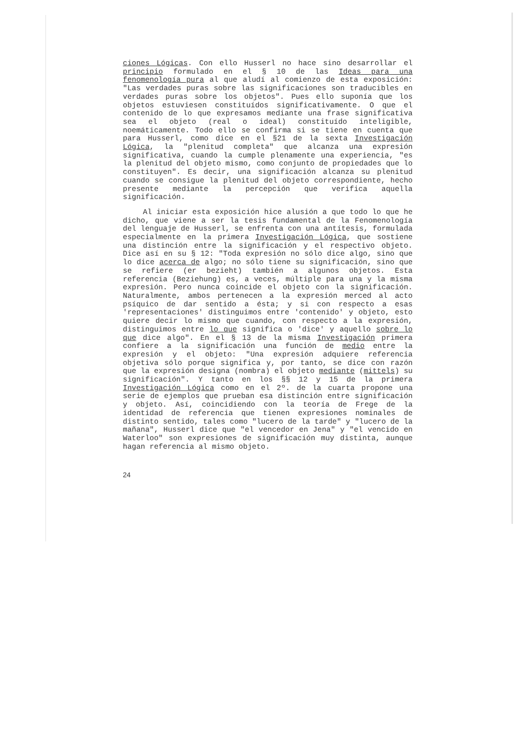ciones Lógicas. Con ello Husserl no hace sino desarrollar el principio formulado en el § 10 de las Ideas para una fenomenología pura al que aludí al comienzo de esta exposición: "Las verdades puras sobre las significaciones son traducibles en verdades puras sobre los objetos". Pues ello suponía que los objetos estuviesen constituídos significativamente. O que el contenido de lo que expresamos mediante una frase significativa sea el objeto (real o ideal) constituído inteligible, noemáticamente. Todo ello se confirma si se tiene en cuenta que para Husserl, como dice en el §21 de la sexta Investigación Lógica, la "plenitud completa" que alcanza una expresión significativa, cuando la cumple plenamente una experiencia, "es la plenitud del objeto mismo, como conjunto de propiedades que lo constituyen". Es decir, una significación alcanza su plenitud cuando se consigue la plenitud del objeto correspondiente, hecho presente mediante la percepción que verifica aquella significación.
Al iniciar esta exposición hice alusión a que todo lo que he dicho, que viene a ser la tesis fundamental de la Fenomenología del lenguaje de Husserl, se enfrenta con una antítesis, formulada especialmente en la primera Investigación Lógica, que sostiene una distinción entre la significación y el respectivo objeto. Dice así en su § 12: "Toda expresión no sólo dice algo, sino que lo dice acerca de algo; no sólo tiene su significación, sino que se refiere (er bezieht) también a algunos objetos. Esta referencia (Beziehung) es, a veces, múltiple para una y la misma expresión. Pero nunca coincide el objeto con la significación. Naturalmente, ambos pertenecen a la expresión merced al acto psíquico de dar sentido a ésta; y si con respecto a esas 'representaciones' distinguimos entre 'contenido' y objeto, esto quiere decir lo mismo que cuando, con respecto a la expresión, distinguimos entre lo que significa o 'dice' y aquello sobre lo que dice algo". En el § 13 de la misma Investigación primera confiere a la significación una función de medio entre la expresión y el objeto: "Una expresión adquiere referencia objetiva sólo porque significa y, por tanto, se dice con razón que la expresión designa (nombra) el objeto mediante (mittels) su significación". Y tanto en los §§ 12 y 15 de la primera Investigación Lógica como en el 2º. de la cuarta propone una serie de ejemplos que prueban esa distinción entre significación y objeto. Así, coincidiendo con la teoría de Frege de la identidad de referencia que tienen expresiones nominales de distinto sentido, tales como "lucero de la tarde" y "lucero de la mañana", Husserl dice que "el vencedor en Jena" y "el vencido en Waterloo" son expresiones de significación muy distinta, aunque hagan referencia al mismo objeto.
24